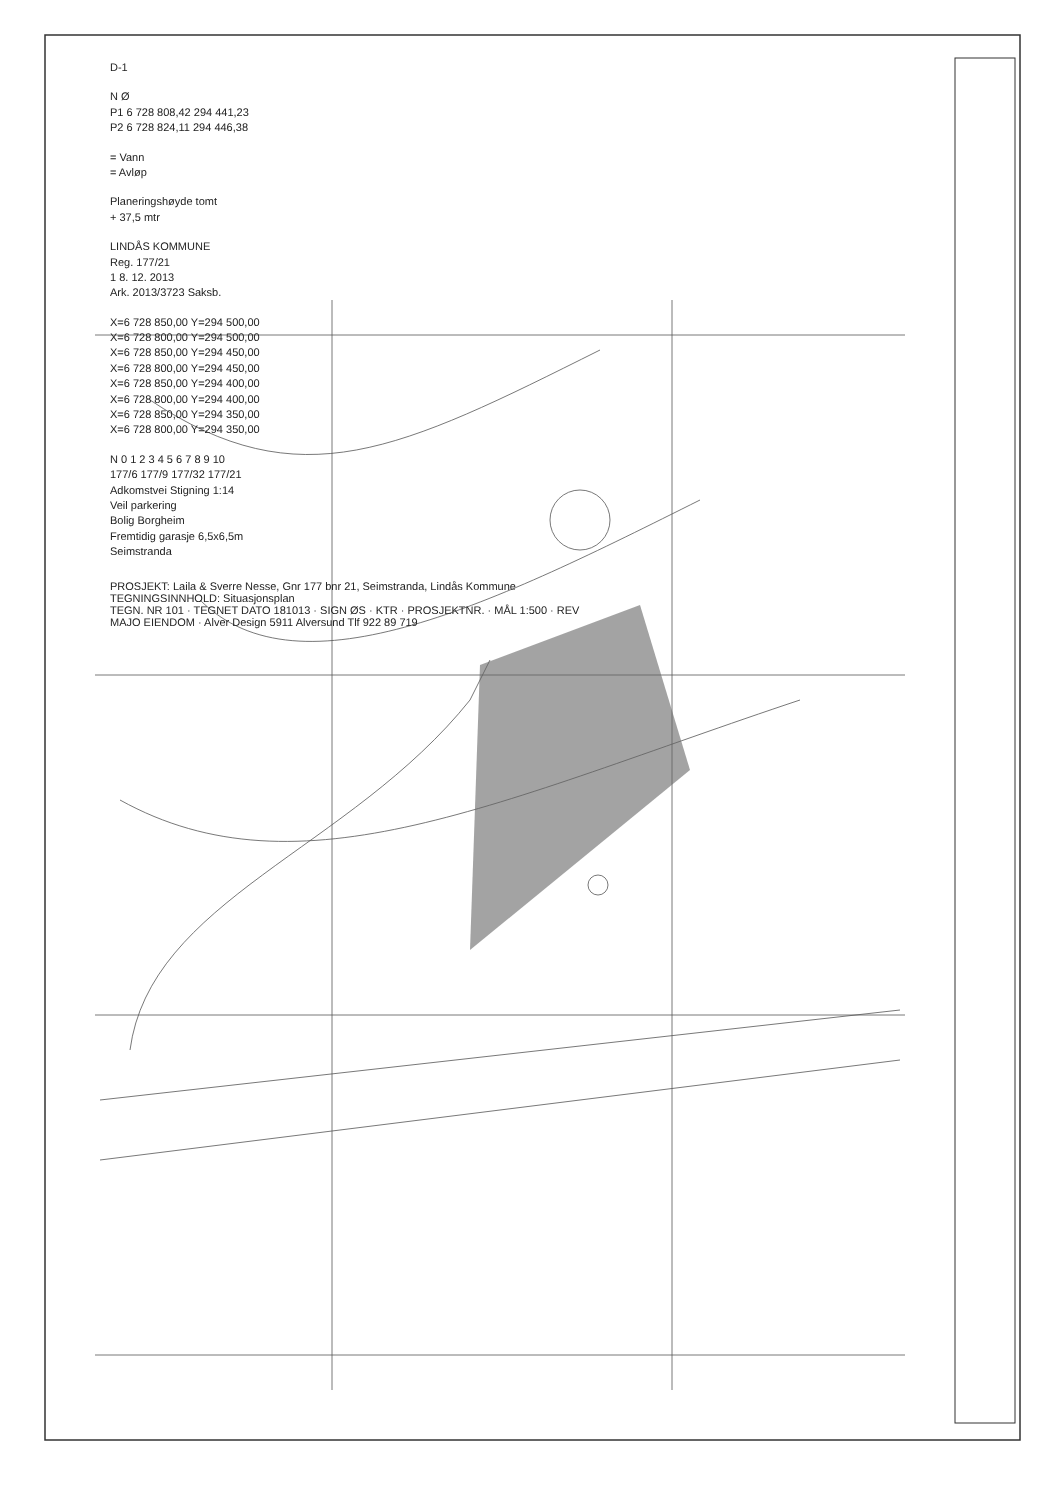D-1
N Ø
P1 6 728 808,42 294 441,23
P2 6 728 824,11 294 446,38
= Vann
= Avløp
Planeringshøyde tomt
+ 37,5 mtr
LINDÅS KOMMUNE
Reg. 177/21
1 8. 12. 2013
Ark. 2013/3723 Saksb.
X=6 728 850,00 Y=294 500,00
X=6 728 800,00 Y=294 500,00
X=6 728 850,00 Y=294 450,00
X=6 728 800,00 Y=294 450,00
X=6 728 850,00 Y=294 400,00
X=6 728 800,00 Y=294 400,00
X=6 728 850,00 Y=294 350,00
X=6 728 800,00 Y=294 350,00
N 0 1 2 3 4 5 6 7 8 9 10
177/6 177/9 177/32 177/21
Adkomstvei Stigning 1:14
Veil parkering
Bolig Borgheim
Fremtidig garasje 6,5x6,5m
Seimstranda
PROSJEKT: Laila & Sverre Nesse, Gnr 177 bnr 21, Seimstranda, Lindås Kommune
TEGNINGSINNHOLD: Situasjonsplan
TEGN. NR 101 · TEGNET DATO 181013 · SIGN ØS · KTR · PROSJEKTNR. · MÅL 1:500 · REV
MAJO EIENDOM · Alver Design 5911 Alversund Tlf 922 89 719